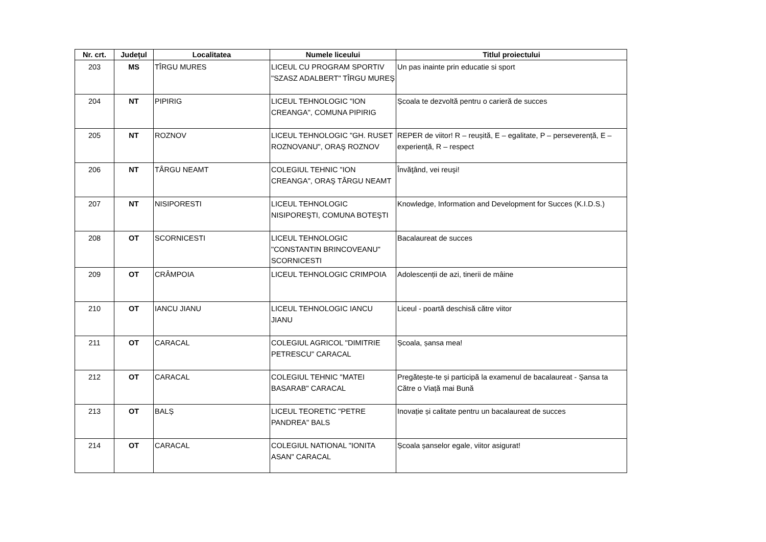| Nr. crt. | Județul | Localitatea | Numele liceului | Titlul proiectului |
| --- | --- | --- | --- | --- |
| 203 | MS | TÎRGU MURES | LICEUL CU PROGRAM SPORTIV "SZASZ ADALBERT" TÎRGU MUREŞ | Un pas inainte prin educatie si sport |
| 204 | NT | PIPIRIG | LICEUL TEHNOLOGIC "ION CREANGA", COMUNA PIPIRIG | Școala te dezvoltă pentru o carieră de succes |
| 205 | NT | ROZNOV | LICEUL TEHNOLOGIC "GH. RUSET ROZNOVANU", ORAŞ ROZNOV | REPER de viitor! R – reușită, E – egalitate, P – perseverență, E – experiență, R – respect |
| 206 | NT | TÂRGU NEAMT | COLEGIUL TEHNIC "ION CREANGA", ORAŞ TÂRGU NEAMT | Învăţând, vei reuşi! |
| 207 | NT | NISIPORESTI | LICEUL TEHNOLOGIC NISIPOREŞTI, COMUNA BOTEŞTI | Knowledge, Information and Development for Succes (K.I.D.S.) |
| 208 | OT | SCORNICESTI | LICEUL TEHNOLOGIC "CONSTANTIN BRINCOVEANU" SCORNICESTI | Bacalaureat de succes |
| 209 | OT | CRÂMPOIA | LICEUL TEHNOLOGIC CRIMPOIA | Adolescenții de azi, tinerii de mâine |
| 210 | OT | IANCU JIANU | LICEUL TEHNOLOGIC IANCU JIANU | Liceul - poartă deschisă către viitor |
| 211 | OT | CARACAL | COLEGIUL AGRICOL "DIMITRIE PETRESCU" CARACAL | Școala, șansa mea! |
| 212 | OT | CARACAL | COLEGIUL TEHNIC "MATEI BASARAB" CARACAL | Pregătește-te și participă la examenul de bacalaureat - Șansa ta Către o Viață mai Bună |
| 213 | OT | BALȘ | LICEUL TEORETIC "PETRE PANDREA" BALS | Inovație și calitate pentru un bacalaureat de succes |
| 214 | OT | CARACAL | COLEGIUL NATIONAL "IONITA ASAN" CARACAL | Școala șanselor egale, viitor asigurat! |